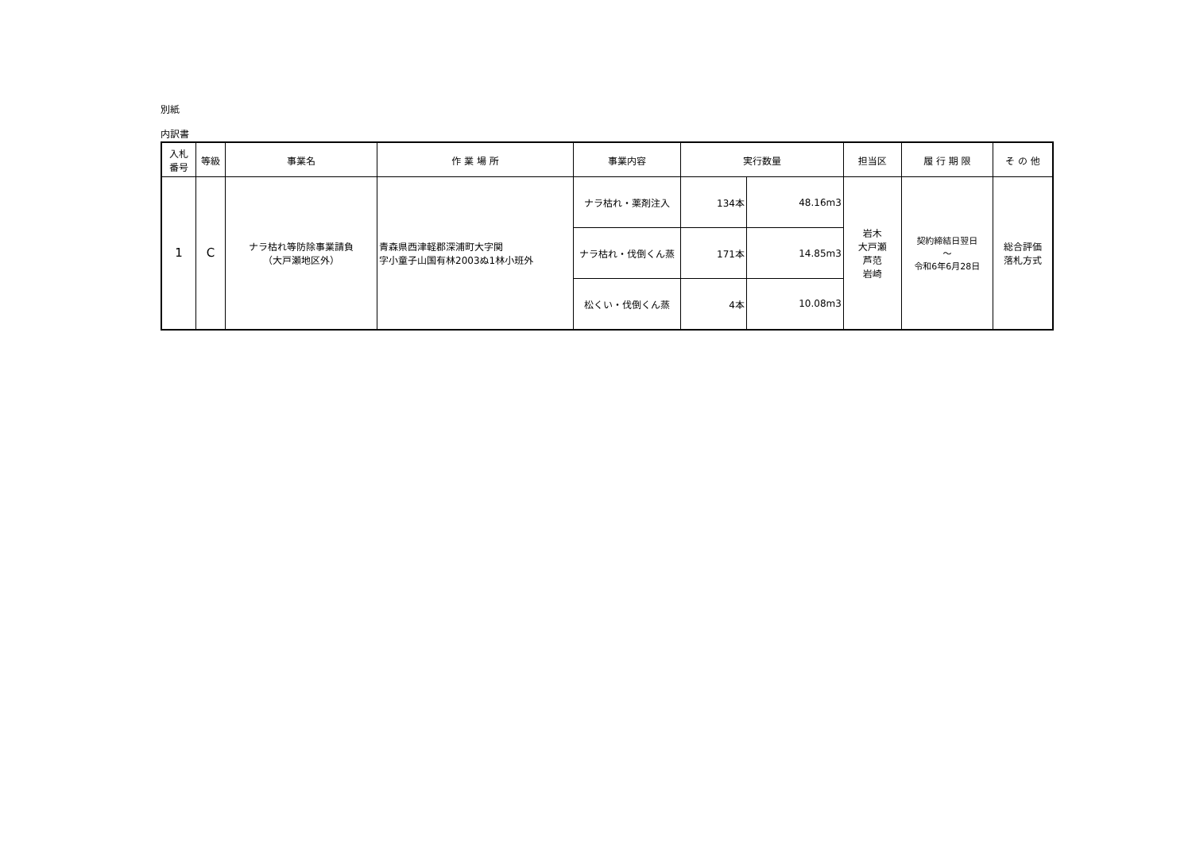別紙
内訳書
| 入札 番号 | 等級 | 事業名 | 作 業 場 所 | 事業内容 | 実行数量 | | 担当区 | 履 行 期 限 | そ の 他 |
| --- | --- | --- | --- | --- | --- | --- | --- | --- | --- |
| 1 | C | ナラ枯れ等防除事業請負 （大戸瀬地区外） | 青森県西津軽郡深浦町大字関 字小童子山国有林2003ぬ1林小班外 | ナラ枯れ・薬剤注入 | 134本 | 48.16m3 | 岩木 大戸瀬 芦范 岩崎 | 契約締結日翌日 ～ 令和6年6月28日 | 総合評価 落札方式 |
| | | | | ナラ枯れ・伐倒くん蒸 | 171本 | 14.85m3 | | | |
| | | | | 松くい・伐倒くん蒸 | 4本 | 10.08m3 | | | |